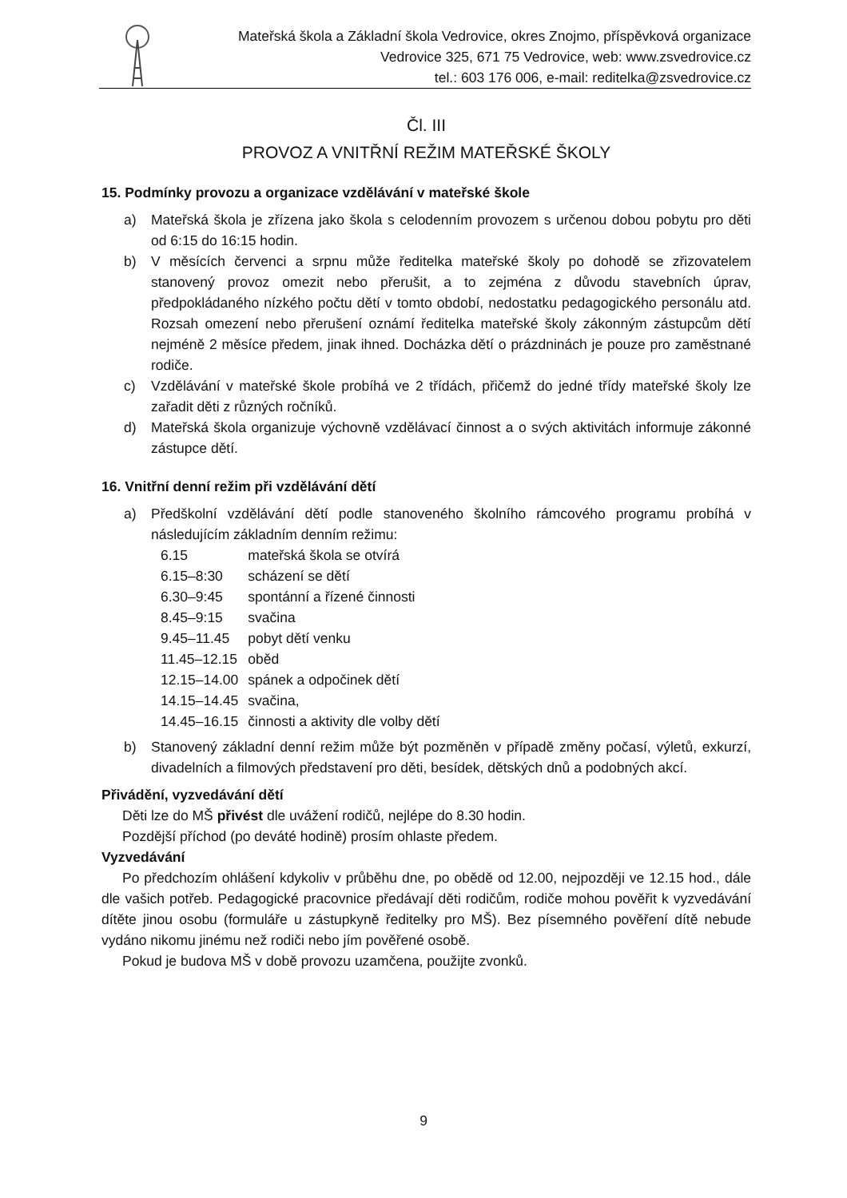Mateřská škola a Základní škola Vedrovice, okres Znojmo, příspěvková organizace
Vedrovice 325, 671 75 Vedrovice, web: www.zsvedrovice.cz
tel.: 603 176 006, e-mail: reditelka@zsvedrovice.cz
Čl. III
PROVOZ A VNITŘNÍ REŽIM MATEŘSKÉ ŠKOLY
15. Podmínky provozu a organizace vzdělávání v mateřské škole
a) Mateřská škola je zřízena jako škola s celodenním provozem s určenou dobou pobytu pro děti od 6:15 do 16:15 hodin.
b) V měsících červenci a srpnu může ředitelka mateřské školy po dohodě se zřizovatelem stanovený provoz omezit nebo přerušit, a to zejména z důvodu stavebních úprav, předpokládaného nízkého počtu dětí v tomto období, nedostatku pedagogického personálu atd. Rozsah omezení nebo přerušení oznámí ředitelka mateřské školy zákonným zástupcům dětí nejméně 2 měsíce předem, jinak ihned. Docházka dětí o prázdninách je pouze pro zaměstnané rodiče.
c) Vzdělávání v mateřské škole probíhá ve 2 třídách, přičemž do jedné třídy mateřské školy lze zařadit děti z různých ročníků.
d) Mateřská škola organizuje výchovně vzdělávací činnost a o svých aktivitách informuje zákonné zástupce dětí.
16. Vnitřní denní režim při vzdělávání dětí
a) Předškolní vzdělávání dětí podle stanoveného školního rámcového programu probíhá v následujícím základním denním režimu:
| 6.15 | mateřská škola se otvírá |
| 6.15–8:30 | scházení se dětí |
| 6.30–9:45 | spontánní a řízené činnosti |
| 8.45–9:15 | svačina |
| 9.45–11.45 | pobyt dětí venku |
| 11.45–12.15 | oběd |
| 12.15–14.00 | spánek a odpočinek dětí |
| 14.15–14.45 | svačina, |
| 14.45–16.15 | činnosti a aktivity dle volby dětí |
b) Stanovený základní denní režim může být pozměněn v případě změny počasí, výletů, exkurzí, divadelních a filmových představení pro děti, besídek, dětských dnů a podobných akcí.
Přivádění, vyzvedávání dětí
Děti lze do MŠ přivést dle uvážení rodičů, nejlépe do 8.30 hodin.
Pozdější příchod (po deváté hodině) prosím ohlaste předem.
Vyzvedávání
Po předchozím ohlášení kdykoliv v průběhu dne, po obědě od 12.00, nejpozději ve 12.15 hod., dále dle vašich potřeb. Pedagogické pracovnice předávají děti rodičům, rodiče mohou pověřit k vyzvedávání dítěte jinou osobu (formuláře u zástupkyně ředitelky pro MŠ). Bez písemného pověření dítě nebude vydáno nikomu jinému než rodiči nebo jím pověřené osobě.
Pokud je budova MŠ v době provozu uzamčena, použijte zvonků.
9